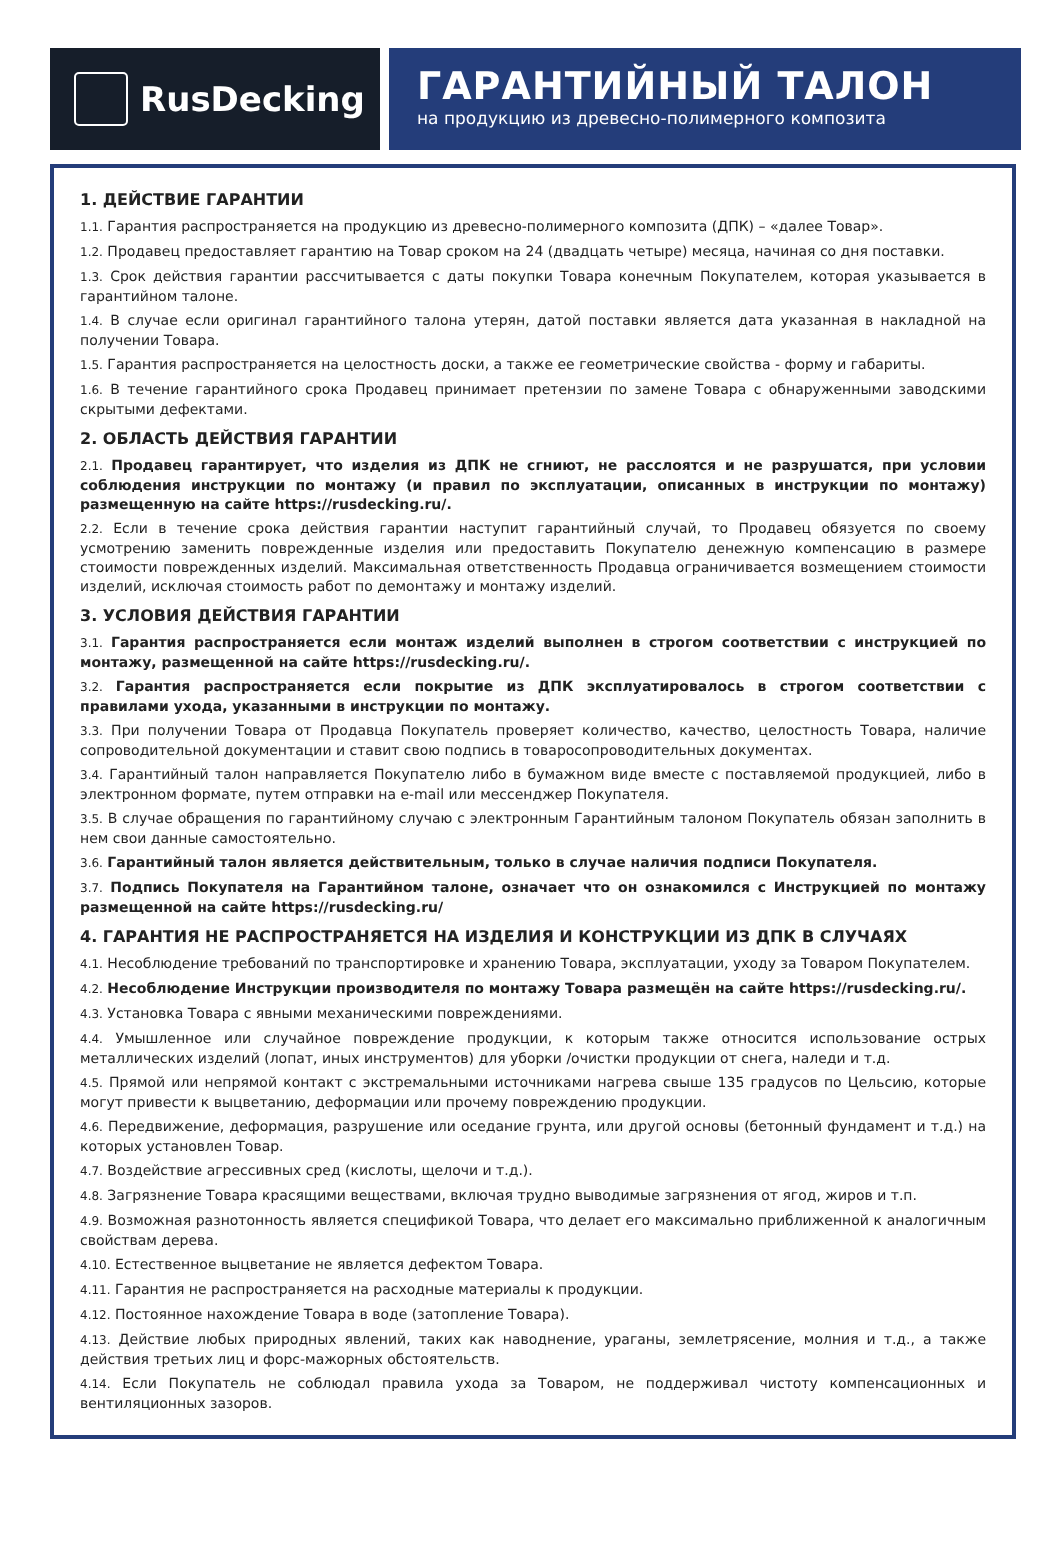RusDecking
ГАРАНТИЙНЫЙ ТАЛОН
на продукцию из древесно-полимерного композита
1. ДЕЙСТВИЕ ГАРАНТИИ
1.1. Гарантия распространяется на продукцию из древесно-полимерного композита (ДПК) – «далее Товар».
1.2. Продавец предоставляет гарантию на Товар сроком на 24 (двадцать четыре) месяца, начиная со дня поставки.
1.3. Срок действия гарантии рассчитывается с даты покупки Товара конечным Покупателем, которая указывается в гарантийном талоне.
1.4. В случае если оригинал гарантийного талона утерян, датой поставки является дата указанная в накладной на получении Товара.
1.5. Гарантия распространяется на целостность доски, а также ее геометрические свойства - форму и габариты.
1.6. В течение гарантийного срока Продавец принимает претензии по замене Товара с обнаруженными заводскими скрытыми дефектами.
2. ОБЛАСТЬ ДЕЙСТВИЯ ГАРАНТИИ
2.1. Продавец гарантирует, что изделия из ДПК не сгниют, не расслоятся и не разрушатся, при условии соблюдения инструкции по монтажу (и правил по эксплуатации, описанных в инструкции по монтажу) размещенную на сайте https://rusdecking.ru/.
2.2. Если в течение срока действия гарантии наступит гарантийный случай, то Продавец обязуется по своему усмотрению заменить поврежденные изделия или предоставить Покупателю денежную компенсацию в размере стоимости поврежденных изделий. Максимальная ответственность Продавца ограничивается возмещением стоимости изделий, исключая стоимость работ по демонтажу и монтажу изделий.
3. УСЛОВИЯ ДЕЙСТВИЯ ГАРАНТИИ
3.1. Гарантия распространяется если монтаж изделий выполнен в строгом соответствии с инструкцией по монтажу, размещенной на сайте https://rusdecking.ru/.
3.2. Гарантия распространяется если покрытие из ДПК эксплуатировалось в строгом соответствии с правилами ухода, указанными в инструкции по монтажу.
3.3. При получении Товара от Продавца Покупатель проверяет количество, качество, целостность Товара, наличие сопроводительной документации и ставит свою подпись в товаросопроводительных документах.
3.4. Гарантийный талон направляется Покупателю либо в бумажном виде вместе с поставляемой продукцией, либо в электронном формате, путем отправки на e-mail или мессенджер Покупателя.
3.5. В случае обращения по гарантийному случаю с электронным Гарантийным талоном Покупатель обязан заполнить в нем свои данные самостоятельно.
3.6. Гарантийный талон является действительным, только в случае наличия подписи Покупателя.
3.7. Подпись Покупателя на Гарантийном талоне, означает что он ознакомился с Инструкцией по монтажу размещенной на сайте https://rusdecking.ru/
4. ГАРАНТИЯ НЕ РАСПРОСТРАНЯЕТСЯ НА ИЗДЕЛИЯ И КОНСТРУКЦИИ ИЗ ДПК В СЛУЧАЯХ
4.1. Несоблюдение требований по транспортировке и хранению Товара, эксплуатации, уходу за Товаром Покупателем.
4.2. Несоблюдение Инструкции производителя по монтажу Товара размещён на сайте https://rusdecking.ru/.
4.3. Установка Товара с явными механическими повреждениями.
4.4. Умышленное или случайное повреждение продукции, к которым также относится использование острых металлических изделий (лопат, иных инструментов) для уборки /очистки продукции от снега, наледи и т.д.
4.5. Прямой или непрямой контакт с экстремальными источниками нагрева свыше 135 градусов по Цельсию, которые могут привести к выцветанию, деформации или прочему повреждению продукции.
4.6. Передвижение, деформация, разрушение или оседание грунта, или другой основы (бетонный фундамент и т.д.) на которых установлен Товар.
4.7. Воздействие агрессивных сред (кислоты, щелочи и т.д.).
4.8. Загрязнение Товара красящими веществами, включая трудно выводимые загрязнения от ягод, жиров и т.п.
4.9. Возможная разнотонность является спецификой Товара, что делает его максимально приближенной к аналогичным свойствам дерева.
4.10. Естественное выцветание не является дефектом Товара.
4.11. Гарантия не распространяется на расходные материалы к продукции.
4.12. Постоянное нахождение Товара в воде (затопление Товара).
4.13. Действие любых природных явлений, таких как наводнение, ураганы, землетрясение, молния и т.д., а также действия третьих лиц и форс-мажорных обстоятельств.
4.14. Если Покупатель не соблюдал правила ухода за Товаром, не поддерживал чистоту компенсационных и вентиляционных зазоров.